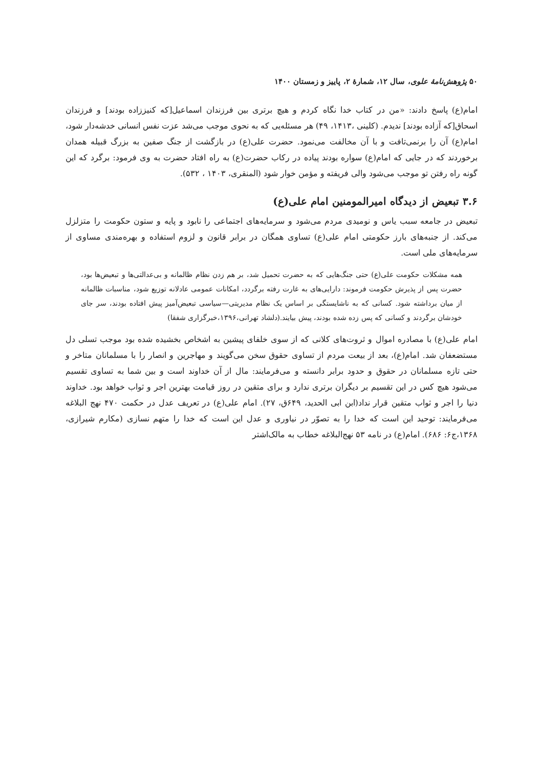۵۰ پژوهش‌نامهٔ علوی، سال ۱۲، شمارهٔ ۲، پاییز و زمستان ۱۴۰۰
امام(ع) پاسخ دادند: «من در کتاب خدا نگاه کردم و هیچ برتری بین فرزندان اسماعیل[که کنیززاده بودند] و فرزندان اسحاق[که آزاده بودند] ندیدم. (کلینی ،۱۴۱۳، ۴۹) هر مسئله‌یی که به نحوی موجب می‌شد عزت نفس انسانی خدشه‌دار شود، امام(ع) آن را برنمی‌تافت و با آن مخالفت می‌نمود. حضرت علی(ع) در بازگشت از جنگ صفین به بزرگ قبیله همدان برخوردند که در جایی که امام(ع) سواره بودند پیاده در رکاب حضرت(ع) به راه افتاد حضرت به وی فرمود: برگرد که این گونه راه رفتن تو موجب می‌شود والی فریفته و مؤمن خوار شود (المنقری، ۱۴۰۳ ، ۵۳۲).
۳.۶ تبعیض از دیدگاه امیرالمومنین امام علی(ع)
تبعیض در جامعه سبب یاس و نومیدی مردم می‌شود و سرمایه‌های اجتماعی را نابود و پایه و ستون حکومت را متزلزل می‌کند. از جنبه‌های بارز حکومتی امام علی(ع) تساوی همگان در برابر قانون و لزوم استفاده و بهره‌مندی مساوی از سرمایه‌های ملی است.
همه مشکلات حکومت علی(ع) حتی جنگ‌هایی که به حضرت تحمیل شد، بر هم زدن نظام ظالمانه و بی‌عدالتی‌ها و تبعیض‌ها بود، حضرت پس از پذیرش حکومت فرموند: دارایی‌های به غارت رفته برگردد، امکانات عمومی عادلانه توزیع شود، مناسبات ظالمانه از میان برداشته شود. کسانی که به ناشایستگی بر اساس یک نظام مدیریتی—سیاسی تبعیض‌آمیز پیش افتاده بودند، سر جای خودشان برگردند و کسانی که پس زده شده بودند، پیش بیایند.(دلشاد تهرانی،۱۳۹۶،خبرگزاری شفقا)
امام علی(ع) با مصادره اموال و ثروت‌های کلانی که از سوی خلفای پیشین به اشخاص بخشیده شده بود موجب تسلی دل مستضعفان شد. امام(ع)، بعد از بیعت مردم از تساوی حقوق سخن می‌گویند و مهاجرین و انصار را با مسلمانان متاخر و حتی تازه مسلمانان در حقوق و حدود برابر دانسته و می‌فرمایند: مال از آن خداوند است و بین شما به تساوی تقسیم می‌شود هیچ کس در این تقسیم بر دیگران برتری ندارد و برای متقین در روز قیامت بهترین اجر و ثواب خواهد بود. خداوند دنیا را اجر و ثواب متقین قرار نداد(ابن ابی الحدید، ۶۴۹ق، ۲۷). امام علی(ع) در تعریف عدل در حکمت ۴۷۰ نهج البلاغه می‌فرمایند: توحید این است که خدا را به تصوّر در نیاوری و عدل این است که خدا را متهم نسازی (مکارم شیرازی، ۱۳۶۸،ج۶: ۶۸۶). امام(ع) در نامه ۵۳ نهج‌البلاغه خطاب به مالک‌اشتر